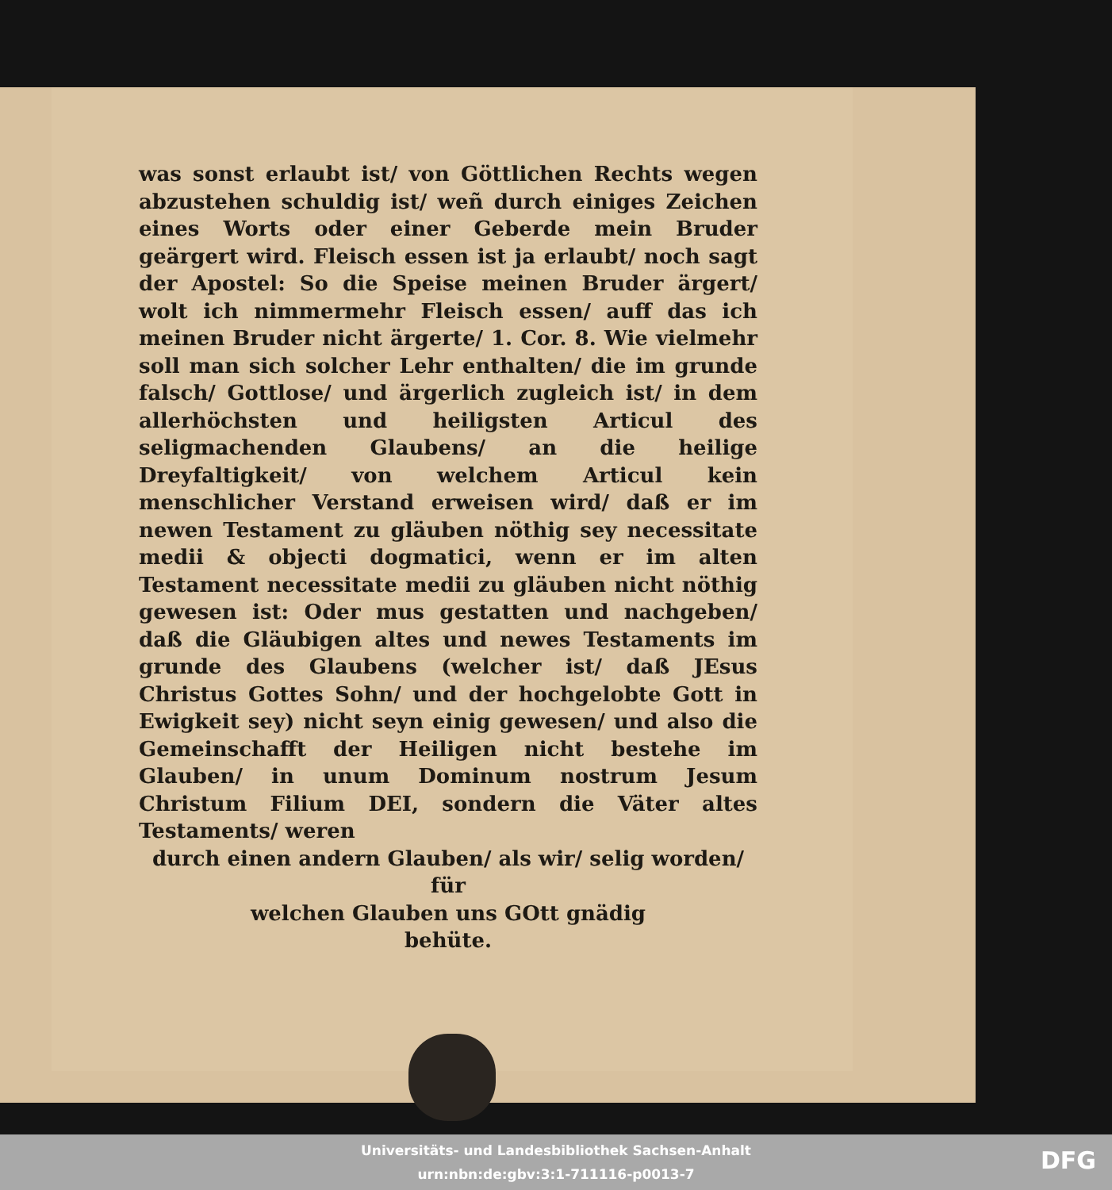was sonst erlaubt ist/ von Göttlichen Rechts wegen abzustehen schuldig ist/ weñ durch einiges Zeichen eines Worts oder einer Geberde mein Bruder geärgert wird. Fleisch essen ist ja erlaubt/ noch sagt der Apostel: So die Speise meinen Bruder ärgert/ wolt ich nimmermehr Fleisch essen/ auff das ich meinen Bruder nicht ärgerte/ 1. Cor. 8. Wie vielmehr soll man sich solcher Lehr enthalten/ die im grunde falsch/ Gottlose/ und ärgerlich zugleich ist/ in dem allerhöchsten und heiligsten Articul des seligmachenden Glaubens/ an die heilige Dreyfaltigkeit/ von welchem Articul kein menschlicher Verstand erweisen wird/ daß er im newen Testament zu gläuben nöthig sey necessitate medii & objecti dogmatici, wenn er im alten Testament necessitate medii zu gläuben nicht nöthig gewesen ist: Oder mus gestatten und nachgeben/ daß die Gläubigen altes und newes Testaments im grunde des Glaubens (welcher ist/ daß JEsus Christus Gottes Sohn/ und der hochgelobte Gott in Ewigkeit sey) nicht seyn einig gewesen/ und also die Gemeinschafft der Heiligen nicht bestehe im Glauben/ in unum Dominum nostrum Jesum Christum Filium DEI, sondern die Väter altes Testaments/ weren
durch einen andern Glauben/ als wir/ selig worden/ für
welchen Glauben uns GOtt gnädig
behüte.
Universitäts- und Landesbibliothek Sachsen-Anhalt
urn:nbn:de:gbv:3:1-711116-p0013-7
DFG